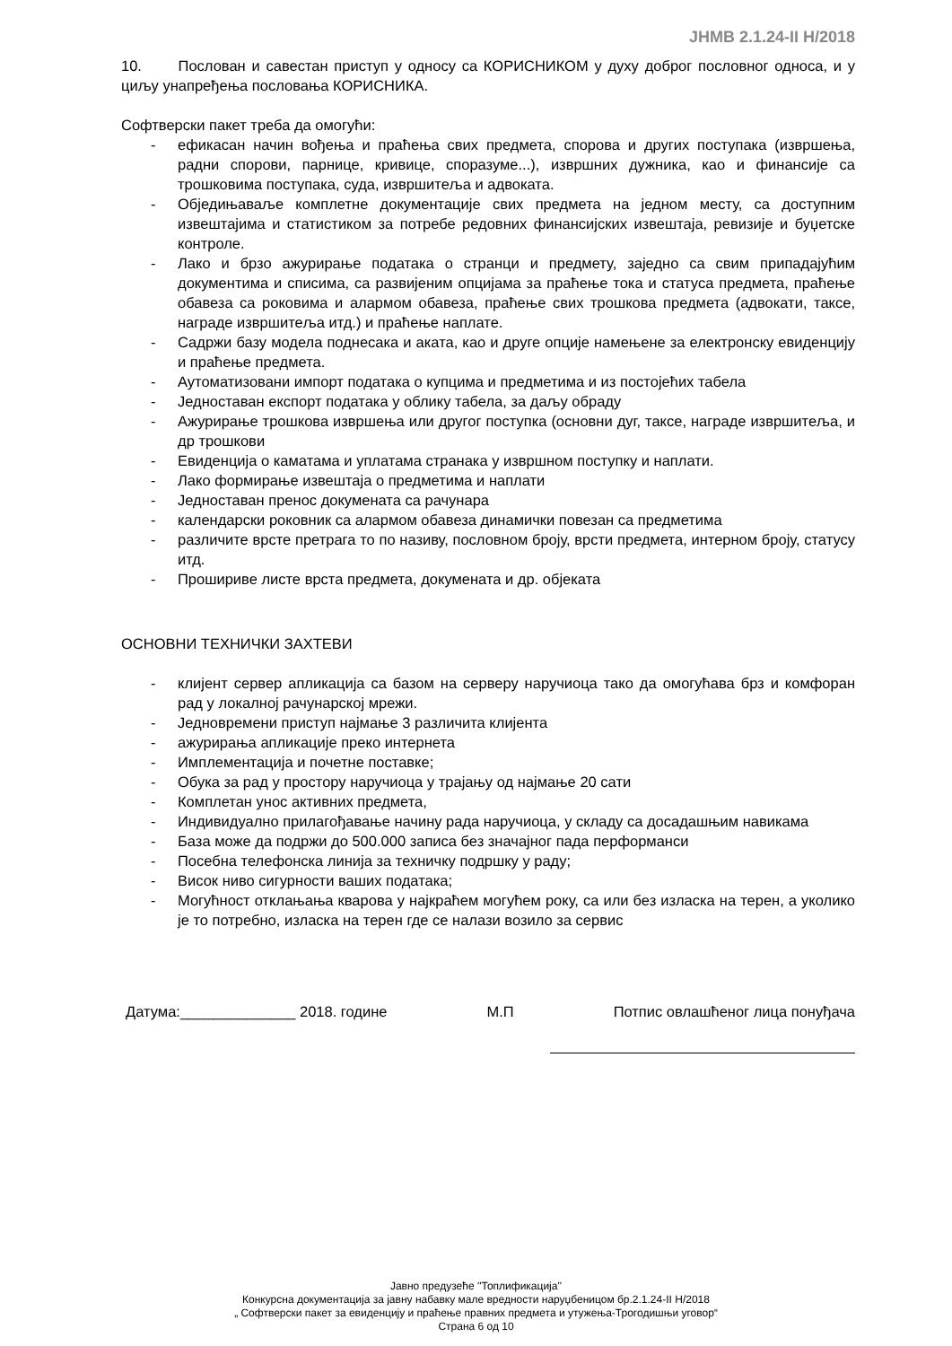JНМВ 2.1.24-II Н/2018
10. Послован и савестан приступ у односу са КОРИСНИКОМ у духу доброг пословног односа, и у циљу унапређења пословања КОРИСНИКА.
Софтверски пакет треба да омогући:
- ефикасан начин вођења и праћења свих предмета, спорова и других поступака (извршења, радни спорови, парнице, кривице, споразуме...), извршних дужника, као и финансије са трошковима поступака, суда, извршитеља и адвоката.
- Обједињаваље комплетне документације свих предмета на једном месту, са доступним извештајима и статистиком за потребе редовних финансијских извештаја, ревизије и буџетске контроле.
- Лако и брзо ажурирање података о странци и предмету, заједно са свим припадајућим документима и списима, са развијеним опцијама за праћење тока и статуса предмета, праћење обавеза са роковима и алармом обавеза, праћење свих трошкова предмета (адвокати, таксе, награде извршитеља итд.) и праћење наплате.
- Садржи базу модела поднесака и аката, као и друге опције намењене за електронску евиденцију и праћење предмета.
- Аутоматизовани импорт података о купцима и предметима и из постојећих табела
- Једноставан експорт података у облику табела, за даљу обраду
- Ажурирање трошкова извршења или другог поступка (основни дуг, таксе, награде извршитеља, и др трошкови
- Евиденција о каматама и уплатама странака у извршном поступку и наплати.
- Лако формирање извештаја о предметима и наплати
- Једноставан пренос докумената са рачунара
- календарски роковник са алармом обавеза динамички повезан са предметима
- различите врсте претрага то по називу, пословном броју, врсти предмета, интерном броју, статусу итд.
- Прошириве листе врста предмета, докумената и др. објеката
ОСНОВНИ ТЕХНИЧКИ ЗАХТЕВИ
- клијент сервер апликација са базом на серверу наручиоца тако да омогућава брз и комфоран рад у локалној рачунарској мрежи.
- Једновремени приступ најмање 3 различита клијента
- ажурирања апликације преко интернета
- Имплементација и почетне поставке;
- Обука за рад у простору наручиоца у трајању од најмање 20 сати
- Комплетан унос активних предмета,
- Индивидуално прилагођавање начину рада наручиоца, у складу са досадашњим навикама
- База може да подржи до 500.000 записа без значајног пада перформанси
- Посебна телефонска линија за техничку подршку у раду;
- Висок ниво сигурности ваших података;
- Могућност отклањања кварова у најкраћем могућем року, са или без изласка на терен, а уколико је то потребно, изласка на терен где се налази возило за сервис
Датума:______________ 2018. године М.П Потпис овлашћеног лица понуђача
Јавно предузеће ''Топлификација''
Конкурсна документација за јавну набавку мале вредности наруџбеницом бр.2.1.24-II Н/2018
„ Софтверски пакет за евиденцију и праћење правних предмета и утужења-Трогодишњи уговор“
Страна 6 од 10